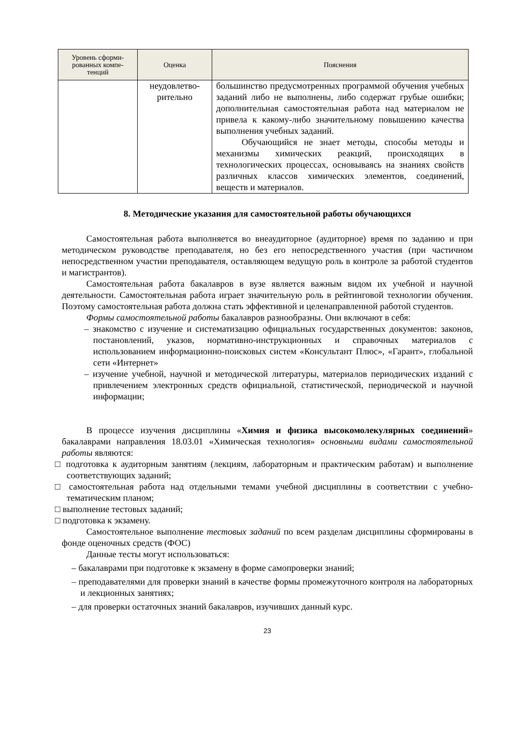| Уровень сформи-рованных компе-тенций | Оценка | Пояснения |
| --- | --- | --- |
| | неудовлетво-рительно | большинство предусмотренных программой обучения учебных заданий либо не выполнены, либо содержат грубые ошибки; дополнительная самостоятельная работа над материалом не привела к какому-либо значительному повышению качества выполнения учебных заданий. Обучающийся не знает методы, способы методы и механизмы химических реакций, происходящих в технологических процессах, основываясь на знаниях свойств различных классов химических элементов, соединений, веществ и материалов. |
8. Методические указания для самостоятельной работы обучающихся
Самостоятельная работа выполняется во внеаудиторное (аудиторное) время по заданию и при методическом руководстве преподавателя, но без его непосредственного участия (при частичном непосредственном участии преподавателя, оставляющем ведущую роль в контроле за работой студентов и магистрантов).
Самостоятельная работа бакалавров в вузе является важным видом их учебной и научной деятельности. Самостоятельная работа играет значительную роль в рейтинговой технологии обучения. Поэтому самостоятельная работа должна стать эффективной и целенаправленной работой студентов.
Формы самостоятельной работы бакалавров разнообразны. Они включают в себя:
– знакомство с изучение и систематизацию официальных государственных документов: законов, постановлений, указов, нормативно-инструкционных и справочных материалов с использованием информационно-поисковых систем «Консультант Плюс», «Гарант», глобальной сети «Интернет»
– изучение учебной, научной и методической литературы, материалов периодических изданий с привлечением электронных средств официальной, статистической, периодической и научной информации;
В процессе изучения дисциплины «Химия и физика высокомолекулярных соединений» бакалаврами направления 18.03.01 «Химическая технология» основными видами самостоятельной работы являются:
□ подготовка к аудиторным занятиям (лекциям, лабораторным и практическим работам) и выполнение соответствующих заданий;
□ самостоятельная работа над отдельными темами учебной дисциплины в соответствии с учебно-тематическим планом;
□ выполнение тестовых заданий;
□ подготовка к экзамену.
Самостоятельное выполнение тестовых заданий по всем разделам дисциплины сформированы в фонде оценочных средств (ФОС)
Данные тесты могут использоваться:
– бакалаврами при подготовке к экзамену в форме самопроверки знаний;
– преподавателями для проверки знаний в качестве формы промежуточного контроля на лабораторных и лекционных занятиях;
– для проверки остаточных знаний бакалавров, изучивших данный курс.
23